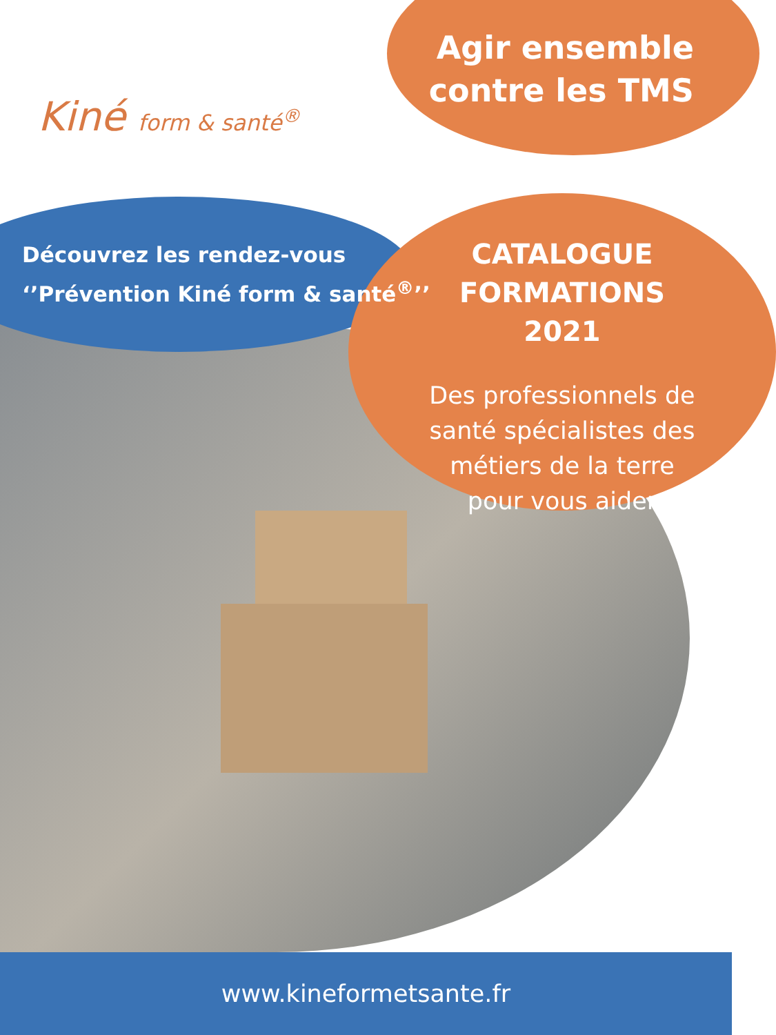Kiné form & santé<sup>®</sup>
Agir ensemble
contre les TMS
Découvrez les rendez-vous
‘’Prévention Kiné form & santé<sup>®</sup>’’
CATALOGUE FORMATIONS 2021
Des professionnels de santé spécialistes des métiers de la terre pour vous aider
www.kineformetsante.fr